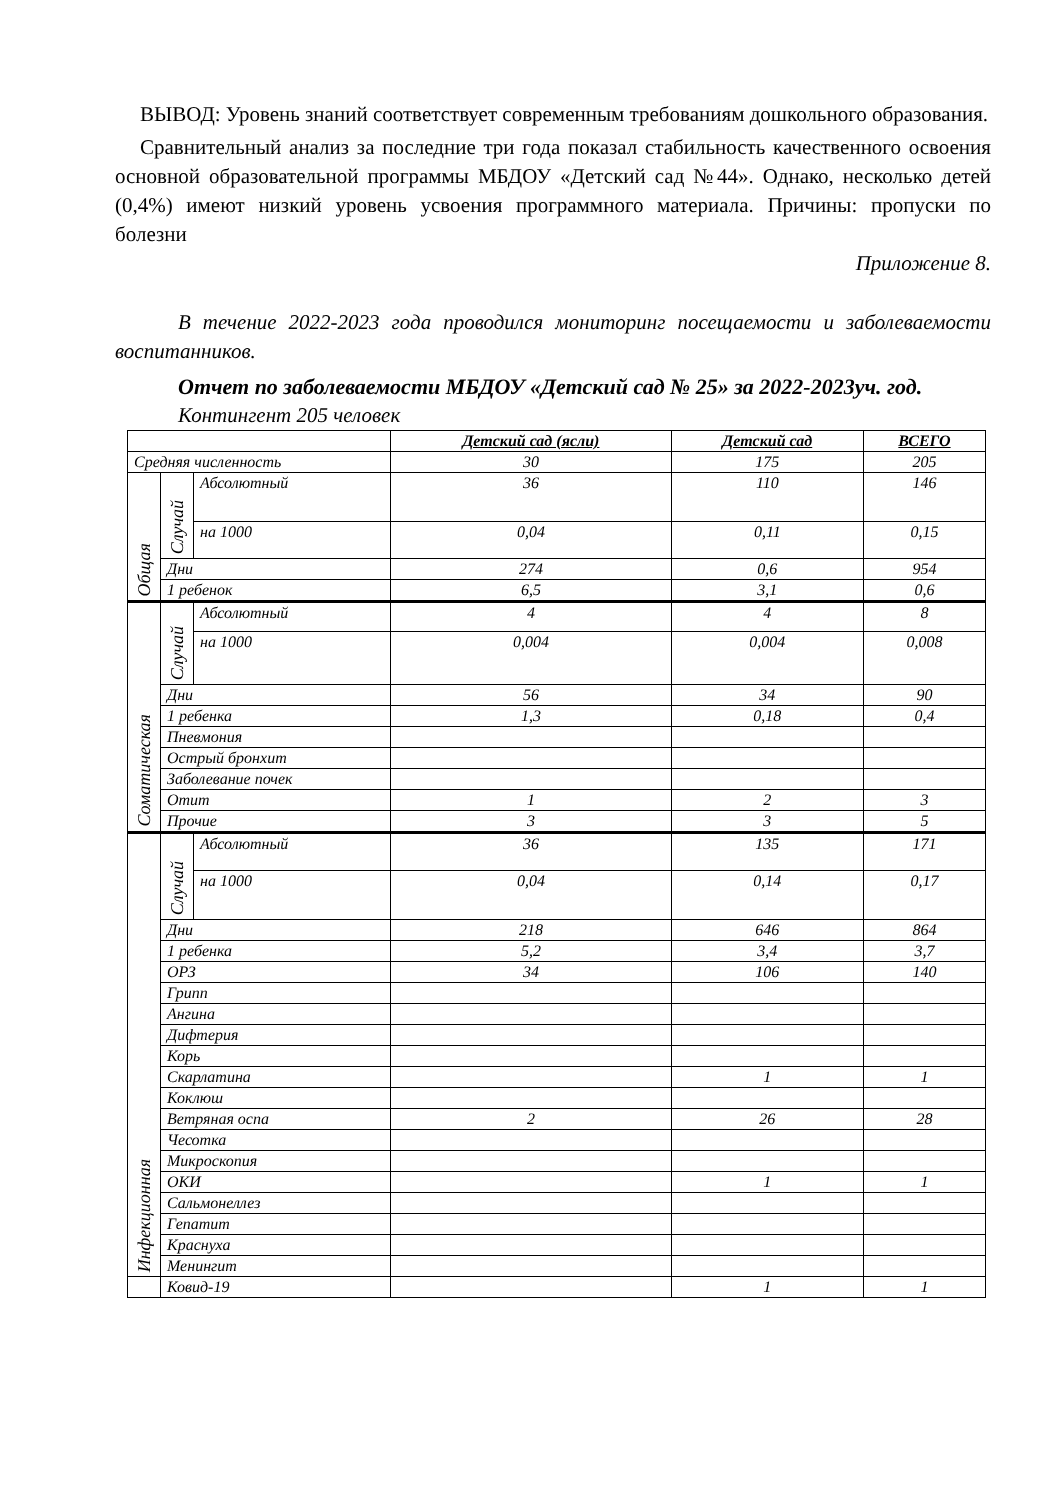ВЫВОД: Уровень знаний соответствует современным требованиям дошкольного образования.
Сравнительный анализ за последние три года показал стабильность качественного освоения основной образовательной программы МБДОУ «Детский сад №44». Однако, несколько детей (0,4%) имеют низкий уровень усвоения программного материала. Причины: пропуски по болезни
Приложение 8.
В течение 2022-2023 года проводился мониторинг посещаемости и заболеваемости воспитанников.
Отчет по заболеваемости МБДОУ «Детский сад № 25» за 2022-2023уч. год.
Контингент 205 человек
| | | | Детский сад (ясли) | Детский сад | ВСЕГО |
| --- | --- | --- | --- | --- | --- |
| Средняя численность | | | 30 | 175 | 205 |
| Общая | Случай | Абсолютный | 36 | 110 | 146 |
| | | на 1000 | 0,04 | 0,11 | 0,15 |
| | Дни | | 274 | 0,6 | 954 |
| | 1 ребенок | | 6,5 | 3,1 | 0,6 |
| Соматическая | Случай | Абсолютный | 4 | 4 | 8 |
| | | на 1000 | 0,004 | 0,004 | 0,008 |
| | Дни | | 56 | 34 | 90 |
| | 1 ребенка | | 1,3 | 0,18 | 0,4 |
| | Пневмония | | | | |
| | Острый бронхит | | | | |
| | Заболевание почек | | | | |
| | Отит | | 1 | 2 | 3 |
| | Прочие | | 3 | 3 | 5 |
| Инфекционная | Случай | Абсолютный | 36 | 135 | 171 |
| | | на 1000 | 0,04 | 0,14 | 0,17 |
| | Дни | | 218 | 646 | 864 |
| | 1 ребенка | | 5,2 | 3,4 | 3,7 |
| | ОРЗ | | 34 | 106 | 140 |
| | Грипп | | | | |
| | Ангина | | | | |
| | Дифтерия | | | | |
| | Корь | | | | |
| | Скарлатина | | | 1 | 1 |
| | Коклюш | | | | |
| | Ветряная оспа | | 2 | 26 | 28 |
| | Чесотка | | | | |
| | Микроскопия | | | | |
| | ОКИ | | | 1 | 1 |
| | Сальмонеллез | | | | |
| | Гепатит | | | | |
| | Краснуха | | | | |
| | Менингит | | | | |
| | Ковид-19 | | | 1 | 1 |